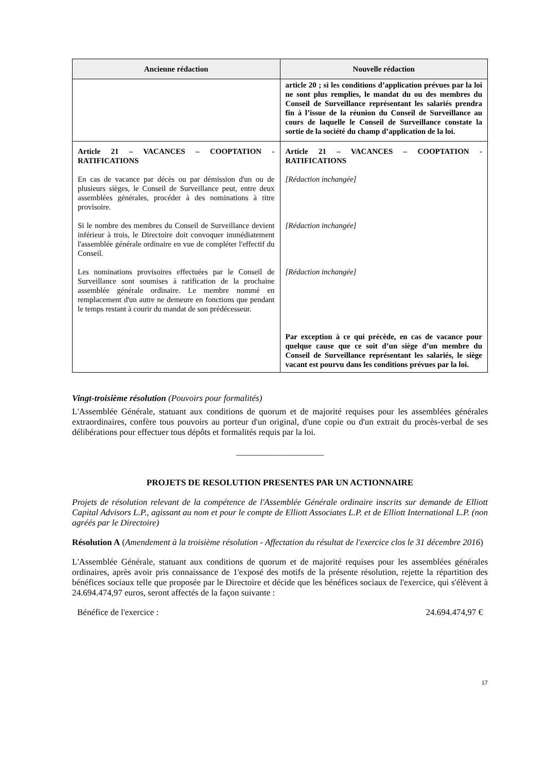| Ancienne rédaction | Nouvelle rédaction |
| --- | --- |
| | article 20 ; si les conditions d’application prévues par la loi ne sont plus remplies, le mandat du ou des membres du Conseil de Surveillance représentant les salariés prendra fin à l’issue de la réunion du Conseil de Surveillance au cours de laquelle le Conseil de Surveillance constate la sortie de la société du champ d’application de la loi. |
| Article 21 – VACANCES – COOPTATION - RATIFICATIONS En cas de vacance par décès ou par démission d'un ou de plusieurs sièges, le Conseil de Surveillance peut, entre deux assemblées générales, procéder à des nominations à titre provisoire. Si le nombre des membres du Conseil de Surveillance devient inférieur à trois, le Directoire doit convoquer immédiatement l'assemblée générale ordinaire en vue de compléter l'effectif du Conseil. Les nominations provisoires effectuées par le Conseil de Surveillance sont soumises à ratification de la prochaine assemblée générale ordinaire. Le membre nommé en remplacement d'un autre ne demeure en fonctions que pendant le temps restant à courir du mandat de son prédécesseur. | Article 21 – VACANCES – COOPTATION - RATIFICATIONS [Rédaction inchangée] [Rédaction inchangée] [Rédaction inchangée] Par exception à ce qui précède, en cas de vacance pour quelque cause que ce soit d’un siège d’un membre du Conseil de Surveillance représentant les salariés, le siège vacant est pourvu dans les conditions prévues par la loi. |
Vingt-troisième résolution (Pouvoirs pour formalités)
L'Assemblée Générale, statuant aux conditions de quorum et de majorité requises pour les assemblées générales extraordinaires, confère tous pouvoirs au porteur d'un original, d'une copie ou d'un extrait du procès-verbal de ses délibérations pour effectuer tous dépôts et formalités requis par la loi.
____________________
PROJETS DE RESOLUTION PRESENTES PAR UN ACTIONNAIRE
Projets de résolution relevant de la compétence de l'Assemblée Générale ordinaire inscrits sur demande de Elliott Capital Advisors L.P., agissant au nom et pour le compte de Elliott Associates L.P. et de Elliott International L.P. (non agréés par le Directoire)
Résolution A (Amendement à la troisième résolution - Affectation du résultat de l'exercice clos le 31 décembre 2016)
L'Assemblée Générale, statuant aux conditions de quorum et de majorité requises pour les assemblées générales ordinaires, après avoir pris connaissance de 1'exposé des motifs de la présente résolution, rejette la répartition des bénéfices sociaux telle que proposée par le Directoire et décide que les bénéfices sociaux de l'exercice, qui s'élèvent à 24.694.474,97 euros, seront affectés de la façon suivante :
Bénéfice de l'exercice : 24.694.474,97 €
17